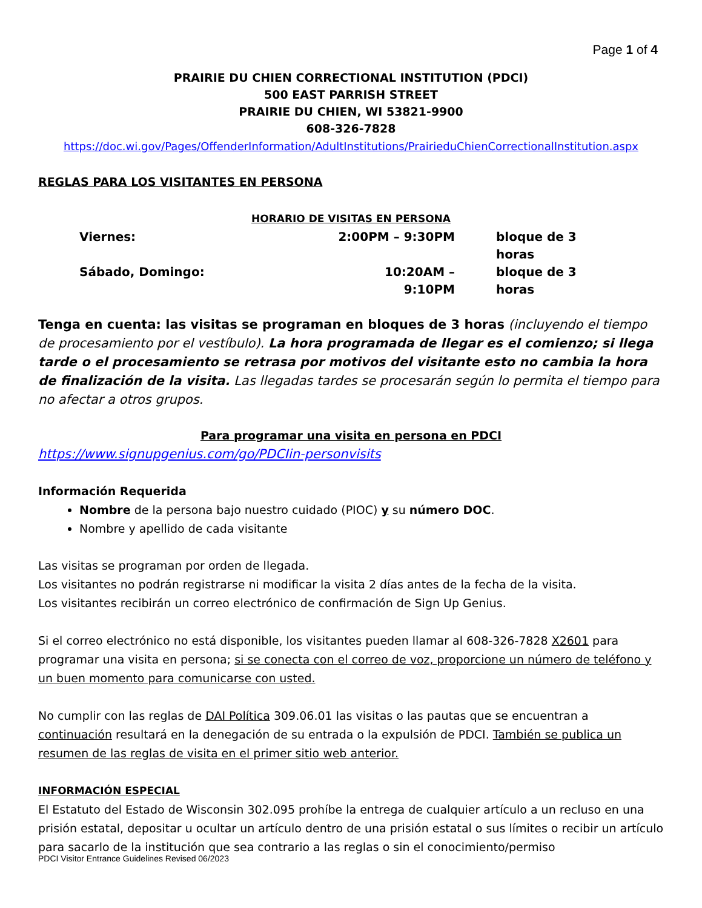Page 1 of 4
PRAIRIE DU CHIEN CORRECTIONAL INSTITUTION (PDCI)
500 EAST PARRISH STREET
PRAIRIE DU CHIEN, WI 53821-9900
608-326-7828
https://doc.wi.gov/Pages/OffenderInformation/AdultInstitutions/PrairieduChienCorrectionalInstitution.aspx
REGLAS PARA LOS VISITANTES EN PERSONA
HORARIO DE VISITAS EN PERSONA
Viernes: 2:00PM – 9:30PM bloque de 3 horas Sábado, Domingo: 10:20AM – 9:10PM bloque de 3 horas
Tenga en cuenta: las visitas se programan en bloques de 3 horas (incluyendo el tiempo de procesamiento por el vestíbulo). La hora programada de llegar es el comienzo; si llega tarde o el procesamiento se retrasa por motivos del visitante esto no cambia la hora de finalización de la visita. Las llegadas tardes se procesarán según lo permita el tiempo para no afectar a otros grupos.
Para programar una visita en persona en PDCI
https://www.signupgenius.com/go/PDCIin-personvisits
Información Requerida
Nombre de la persona bajo nuestro cuidado (PIOC) y su número DOC.
Nombre y apellido de cada visitante
Las visitas se programan por orden de llegada.
Los visitantes no podrán registrarse ni modificar la visita 2 días antes de la fecha de la visita.
Los visitantes recibirán un correo electrónico de confirmación de Sign Up Genius.
Si el correo electrónico no está disponible, los visitantes pueden llamar al 608-326-7828 X2601 para programar una visita en persona; si se conecta con el correo de voz, proporcione un número de teléfono y un buen momento para comunicarse con usted.
No cumplir con las reglas de DAI Política 309.06.01 las visitas o las pautas que se encuentran a continuación resultará en la denegación de su entrada o la expulsión de PDCI. También se publica un resumen de las reglas de visita en el primer sitio web anterior.
INFORMACIÓN ESPECIAL
El Estatuto del Estado de Wisconsin 302.095 prohíbe la entrega de cualquier artículo a un recluso en una prisión estatal, depositar u ocultar un artículo dentro de una prisión estatal o sus límites o recibir un artículo para sacarlo de la institución que sea contrario a las reglas o sin el conocimiento/permiso
PDCI Visitor Entrance Guidelines Revised 06/2023